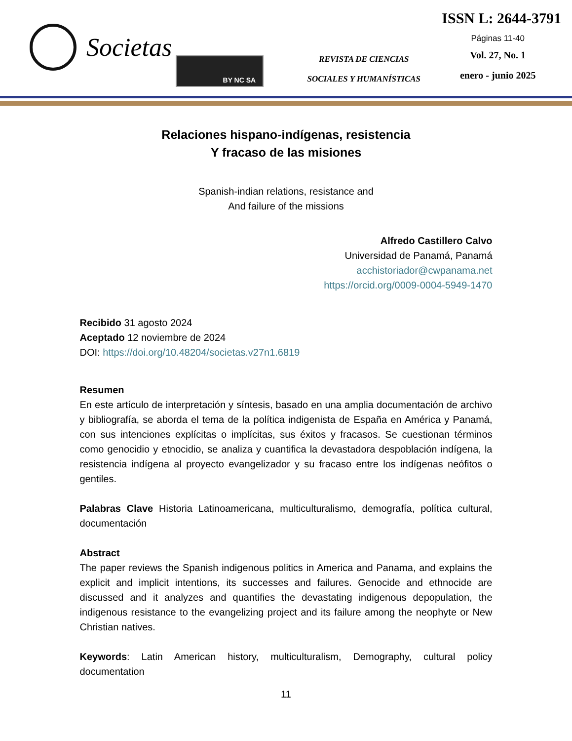Societas
BY NC SA
REVISTA DE CIENCIAS
SOCIALES Y HUMANÍSTICAS
ISSN L: 2644-3791
Páginas 11-40
Vol. 27, No. 1
enero - junio 2025
Relaciones hispano-indígenas, resistencia
Y fracaso de las misiones
Spanish-indian relations, resistance and
And failure of the missions
Alfredo Castillero Calvo
Universidad de Panamá, Panamá
acchistoriador@cwpanama.net
https://orcid.org/0009-0004-5949-1470
Recibido 31 agosto 2024
Aceptado 12 noviembre de 2024
DOI: https://doi.org/10.48204/societas.v27n1.6819
Resumen
En este artículo de interpretación y síntesis, basado en una amplia documentación de archivo y bibliografía, se aborda el tema de la política indigenista de España en América y Panamá, con sus intenciones explícitas o implícitas, sus éxitos y fracasos. Se cuestionan términos como genocidio y etnocidio, se analiza y cuantifica la devastadora despoblación indígena, la resistencia indígena al proyecto evangelizador y su fracaso entre los indígenas neófitos o gentiles.
Palabras Clave Historia Latinoamericana, multiculturalismo, demografía, política cultural, documentación
Abstract
The paper reviews the Spanish indigenous politics in America and Panama, and explains the explicit and implicit intentions, its successes and failures. Genocide and ethnocide are discussed and it analyzes and quantifies the devastating indigenous depopulation, the indigenous resistance to the evangelizing project and its failure among the neophyte or New Christian natives.
Keywords: Latin American history, multiculturalism, Demography, cultural policy documentation
11